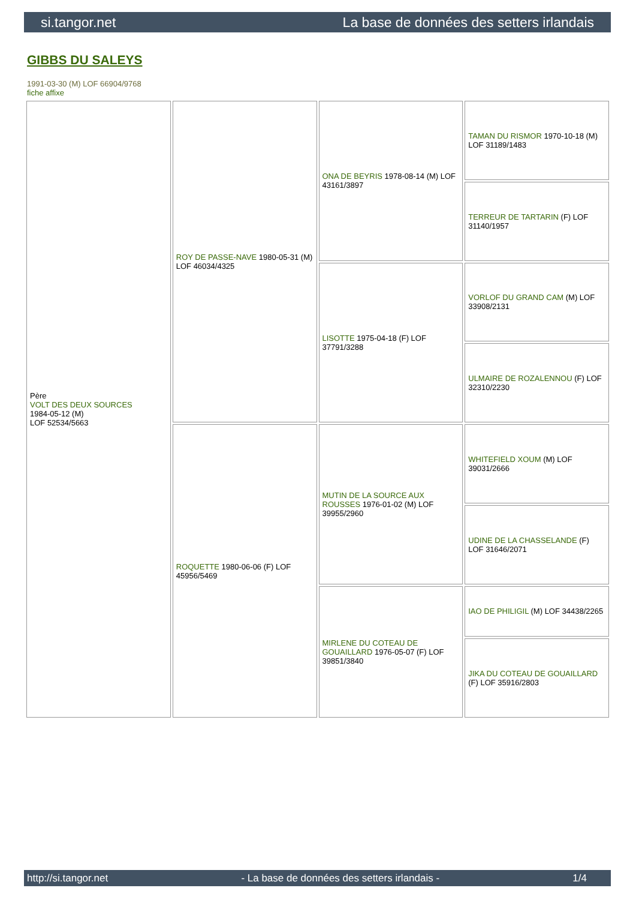si.tangor.net La base de données des setters irlandais
GIBBS DU SALEYS
1991-03-30 (M) LOF 66904/9768
fiche affixe
| Père VOLT DES DEUX SOURCES 1984-05-12 (M) LOF 52534/5663 | ROY DE PASSE-NAVE 1980-05-31 (M) LOF 46034/4325 | ONA DE BEYRIS 1978-08-14 (M) LOF 43161/3897 | TAMAN DU RISMOR 1970-10-18 (M) LOF 31189/1483 |
| | | | TERREUR DE TARTARIN (F) LOF 31140/1957 |
| | | LISOTTE 1975-04-18 (F) LOF 37791/3288 | VORLOF DU GRAND CAM (M) LOF 33908/2131 |
| | | | ULMAIRE DE ROZALENNOU (F) LOF 32310/2230 |
| | ROQUETTE 1980-06-06 (F) LOF 45956/5469 | MUTIN DE LA SOURCE AUX ROUSSES 1976-01-02 (M) LOF 39955/2960 | WHITEFIELD XOUM (M) LOF 39031/2666 |
| | | | UDINE DE LA CHASSELANDE (F) LOF 31646/2071 |
| | | MIRLENE DU COTEAU DE GOUAILLARD 1976-05-07 (F) LOF 39851/3840 | IAO DE PHILIGIL (M) LOF 34438/2265 |
| | | | JIKA DU COTEAU DE GOUAILLARD (F) LOF 35916/2803 |
http://si.tangor.net - La base de données des setters irlandais - 1/4